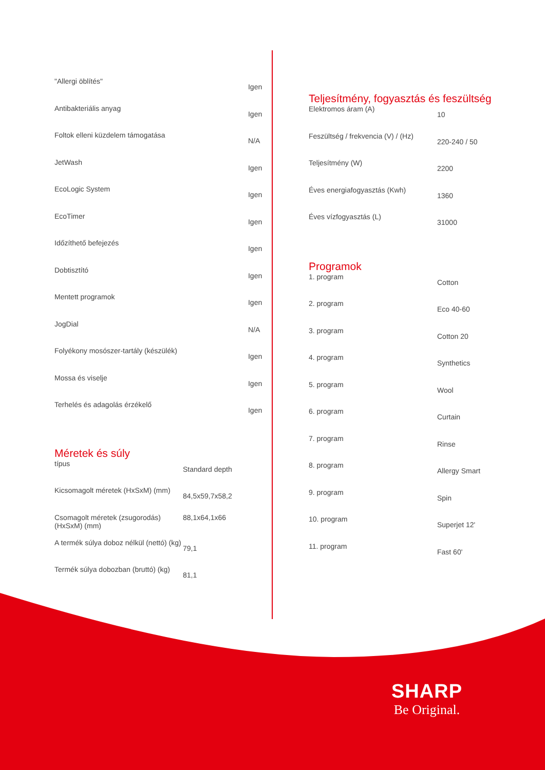| "Allergi öblítés" | Igen |
| Antibakteriális anyag | Igen |
| Foltok elleni küzdelem támogatása | N/A |
| JetWash | Igen |
| EcoLogic System | Igen |
| EcoTimer | Igen |
| Időzíthető befejezés | Igen |
| Dobtisztító | Igen |
| Mentett programok | Igen |
| JogDial | N/A |
| Folyékony mosószer-tartály (készülék) | Igen |
| Mossa és viselje | Igen |
| Terhelés és adagolás érzékelő | Igen |
Méretek és súly
| típus | Standard depth |
| Kicsomagolt méretek (HxSxM) (mm) | 84,5x59,7x58,2 |
| Csomagolt méretek (zsugorodás) (HxSxM) (mm) | 88,1x64,1x66 |
| A termék súlya doboz nélkül (nettó) (kg) | 79,1 |
| Termék súlya dobozban (bruttó) (kg) | 81,1 |
Teljesítmény, fogyasztás és feszültség
| Elektromos áram (A) | 10 |
| Feszültség / frekvencia (V) / (Hz) | 220-240 / 50 |
| Teljesítmény (W) | 2200 |
| Éves energiafogyasztás (Kwh) | 1360 |
| Éves vízfogyasztás (L) | 31000 |
Programok
| 1. program | Cotton |
| 2. program | Eco 40-60 |
| 3. program | Cotton 20 |
| 4. program | Synthetics |
| 5. program | Wool |
| 6. program | Curtain |
| 7. program | Rinse |
| 8. program | Allergy Smart |
| 9. program | Spin |
| 10. program | Superjet 12' |
| 11. program | Fast 60' |
SHARP
Be Original.